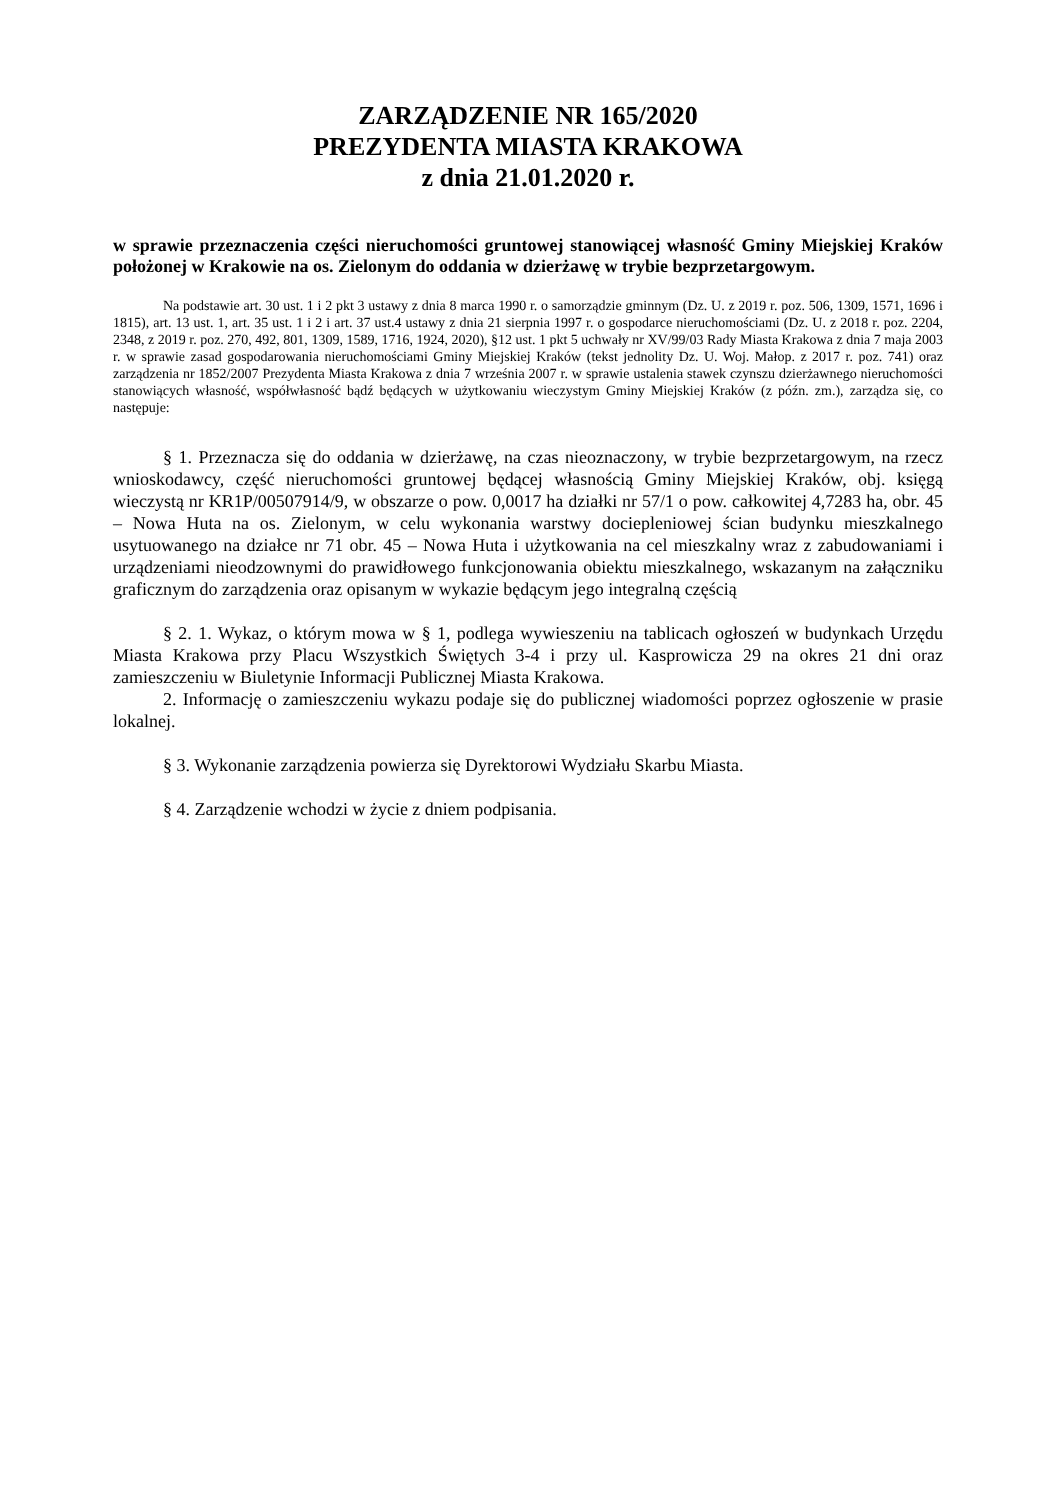ZARZĄDZENIE NR 165/2020
PREZYDENTA MIASTA KRAKOWA
z dnia 21.01.2020 r.
w sprawie przeznaczenia części nieruchomości gruntowej stanowiącej własność Gminy Miejskiej Kraków położonej w Krakowie na os. Zielonym do oddania w dzierżawę w trybie bezprzetargowym.
Na podstawie art. 30 ust. 1 i 2 pkt 3 ustawy z dnia 8 marca 1990 r. o samorządzie gminnym (Dz. U. z 2019 r. poz. 506, 1309, 1571, 1696 i 1815), art. 13 ust. 1, art. 35 ust. 1 i 2 i art. 37 ust.4 ustawy z dnia 21 sierpnia 1997 r. o gospodarce nieruchomościami (Dz. U. z 2018 r. poz. 2204, 2348, z 2019 r. poz. 270, 492, 801, 1309, 1589, 1716, 1924, 2020), §12 ust. 1 pkt 5 uchwały nr XV/99/03 Rady Miasta Krakowa z dnia 7 maja 2003 r. w sprawie zasad gospodarowania nieruchomościami Gminy Miejskiej Kraków (tekst jednolity Dz. U. Woj. Małop. z 2017 r. poz. 741) oraz zarządzenia nr 1852/2007 Prezydenta Miasta Krakowa z dnia 7 września 2007 r. w sprawie ustalenia stawek czynszu dzierżawnego nieruchomości stanowiących własność, współwłasność bądź będących w użytkowaniu wieczystym Gminy Miejskiej Kraków (z późn. zm.), zarządza się, co następuje:
§ 1. Przeznacza się do oddania w dzierżawę, na czas nieoznaczony, w trybie bezprzetargowym, na rzecz wnioskodawcy, część nieruchomości gruntowej będącej własnością Gminy Miejskiej Kraków, obj. księgą wieczystą nr KR1P/00507914/9, w obszarze o pow. 0,0017 ha działki nr 57/1 o pow. całkowitej 4,7283 ha, obr. 45 – Nowa Huta na os. Zielonym, w celu wykonania warstwy docieplenioweј ścian budynku mieszkalnego usytuowanego na działce nr 71 obr. 45 – Nowa Huta i użytkowania na cel mieszkalny wraz z zabudowaniami i urządzeniami nieodzownymi do prawidłowego funkcjonowania obiektu mieszkalnego, wskazanym na załączniku graficznym do zarządzenia oraz opisanym w wykazie będącym jego integralną częścią
§ 2. 1. Wykaz, o którym mowa w § 1, podlega wywieszeniu na tablicach ogłoszeń w budynkach Urzędu Miasta Krakowa przy Placu Wszystkich Świętych 3-4 i przy ul. Kasprowicza 29 na okres 21 dni oraz zamieszczeniu w Biuletynie Informacji Publicznej Miasta Krakowa.
2. Informację o zamieszczeniu wykazu podaje się do publicznej wiadomości poprzez ogłoszenie w prasie lokalnej.
§ 3. Wykonanie zarządzenia powierza się Dyrektorowi Wydziału Skarbu Miasta.
§ 4. Zarządzenie wchodzi w życie z dniem podpisania.